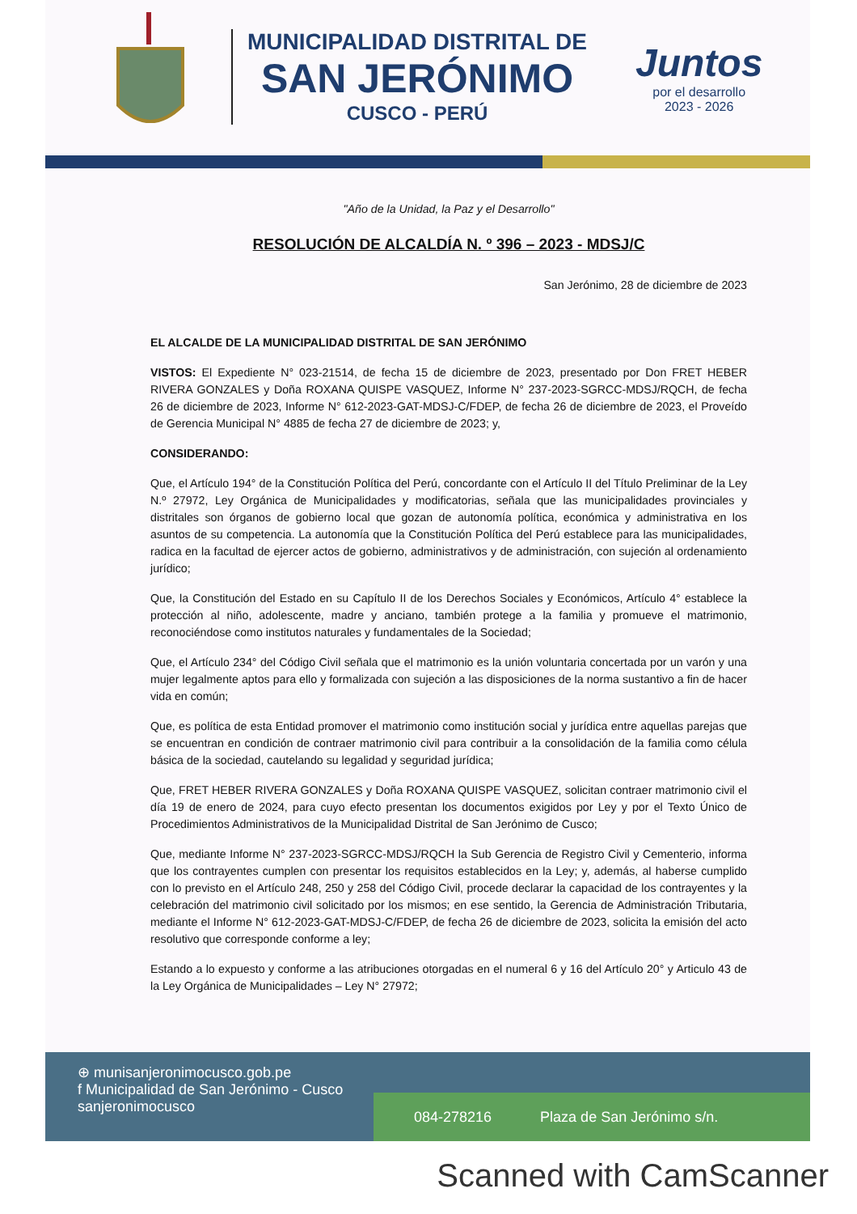MUNICIPALIDAD DISTRITAL DE
SAN JERÓNIMO
CUSCO - PERÚ
Juntos
por el desarrollo
2023 - 2026
"Año de la Unidad, la Paz y el Desarrollo"
RESOLUCIÓN DE ALCALDÍA N. º 396 – 2023 - MDSJ/C
San Jerónimo, 28 de diciembre de 2023
EL ALCALDE DE LA MUNICIPALIDAD DISTRITAL DE SAN JERÓNIMO
VISTOS: El Expediente N° 023-21514, de fecha 15 de diciembre de 2023, presentado por Don FRET HEBER RIVERA GONZALES y Doña ROXANA QUISPE VASQUEZ, Informe N° 237-2023-SGRCC-MDSJ/RQCH, de fecha 26 de diciembre de 2023, Informe N° 612-2023-GAT-MDSJ-C/FDEP, de fecha 26 de diciembre de 2023, el Proveído de Gerencia Municipal N° 4885 de fecha 27 de diciembre de 2023; y,
CONSIDERANDO:
Que, el Artículo 194° de la Constitución Política del Perú, concordante con el Artículo II del Título Preliminar de la Ley N.º 27972, Ley Orgánica de Municipalidades y modificatorias, señala que las municipalidades provinciales y distritales son órganos de gobierno local que gozan de autonomía política, económica y administrativa en los asuntos de su competencia. La autonomía que la Constitución Política del Perú establece para las municipalidades, radica en la facultad de ejercer actos de gobierno, administrativos y de administración, con sujeción al ordenamiento jurídico;
Que, la Constitución del Estado en su Capítulo II de los Derechos Sociales y Económicos, Artículo 4° establece la protección al niño, adolescente, madre y anciano, también protege a la familia y promueve el matrimonio, reconociéndose como institutos naturales y fundamentales de la Sociedad;
Que, el Artículo 234° del Código Civil señala que el matrimonio es la unión voluntaria concertada por un varón y una mujer legalmente aptos para ello y formalizada con sujeción a las disposiciones de la norma sustantivo a fin de hacer vida en común;
Que, es política de esta Entidad promover el matrimonio como institución social y jurídica entre aquellas parejas que se encuentran en condición de contraer matrimonio civil para contribuir a la consolidación de la familia como célula básica de la sociedad, cautelando su legalidad y seguridad jurídica;
Que, FRET HEBER RIVERA GONZALES y Doña ROXANA QUISPE VASQUEZ, solicitan contraer matrimonio civil el día 19 de enero de 2024, para cuyo efecto presentan los documentos exigidos por Ley y por el Texto Único de Procedimientos Administrativos de la Municipalidad Distrital de San Jerónimo de Cusco;
Que, mediante Informe N° 237-2023-SGRCC-MDSJ/RQCH la Sub Gerencia de Registro Civil y Cementerio, informa que los contrayentes cumplen con presentar los requisitos establecidos en la Ley; y, además, al haberse cumplido con lo previsto en el Artículo 248, 250 y 258 del Código Civil, procede declarar la capacidad de los contrayentes y la celebración del matrimonio civil solicitado por los mismos; en ese sentido, la Gerencia de Administración Tributaria, mediante el Informe N° 612-2023-GAT-MDSJ-C/FDEP, de fecha 26 de diciembre de 2023, solicita la emisión del acto resolutivo que corresponde conforme a ley;
Estando a lo expuesto y conforme a las atribuciones otorgadas en el numeral 6 y 16 del Artículo 20° y Articulo 43 de la Ley Orgánica de Municipalidades – Ley N° 27972;
⊕ munisanjeronimocusco.gob.pe
f Municipalidad de San Jerónimo - Cusco
sanjeronimocusco
084-278216 Plaza de San Jerónimo s/n.
Scanned with CamScanner